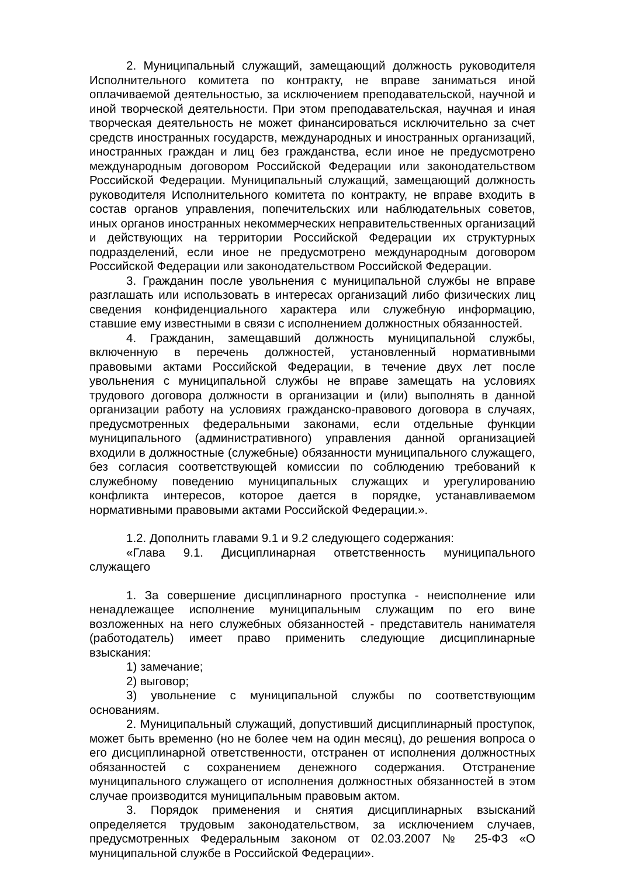2. Муниципальный служащий, замещающий должность руководителя Исполнительного комитета по контракту, не вправе заниматься иной оплачиваемой деятельностью, за исключением преподавательской, научной и иной творческой деятельности. При этом преподавательская, научная и иная творческая деятельность не может финансироваться исключительно за счет средств иностранных государств, международных и иностранных организаций, иностранных граждан и лиц без гражданства, если иное не предусмотрено международным договором Российской Федерации или законодательством Российской Федерации. Муниципальный служащий, замещающий должность руководителя Исполнительного комитета по контракту, не вправе входить в состав органов управления, попечительских или наблюдательных советов, иных органов иностранных некоммерческих неправительственных организаций и действующих на территории Российской Федерации их структурных подразделений, если иное не предусмотрено международным договором Российской Федерации или законодательством Российской Федерации.
3. Гражданин после увольнения с муниципальной службы не вправе разглашать или использовать в интересах организаций либо физических лиц сведения конфиденциального характера или служебную информацию, ставшие ему известными в связи с исполнением должностных обязанностей.
4. Гражданин, замещавший должность муниципальной службы, включенную в перечень должностей, установленный нормативными правовыми актами Российской Федерации, в течение двух лет после увольнения с муниципальной службы не вправе замещать на условиях трудового договора должности в организации и (или) выполнять в данной организации работу на условиях гражданско-правового договора в случаях, предусмотренных федеральными законами, если отдельные функции муниципального (административного) управления данной организацией входили в должностные (служебные) обязанности муниципального служащего, без согласия соответствующей комиссии по соблюдению требований к служебному поведению муниципальных служащих и урегулированию конфликта интересов, которое дается в порядке, устанавливаемом нормативными правовыми актами Российской Федерации.».
1.2. Дополнить главами 9.1 и 9.2 следующего содержания:
«Глава 9.1. Дисциплинарная ответственность муниципального служащего
1. За совершение дисциплинарного проступка - неисполнение или ненадлежащее исполнение муниципальным служащим по его вине возложенных на него служебных обязанностей - представитель нанимателя (работодатель) имеет право применить следующие дисциплинарные взыскания:
1) замечание;
2) выговор;
3) увольнение с муниципальной службы по соответствующим основаниям.
2. Муниципальный служащий, допустивший дисциплинарный проступок, может быть временно (но не более чем на один месяц), до решения вопроса о его дисциплинарной ответственности, отстранен от исполнения должностных обязанностей с сохранением денежного содержания. Отстранение муниципального служащего от исполнения должностных обязанностей в этом случае производится муниципальным правовым актом.
3. Порядок применения и снятия дисциплинарных взысканий определяется трудовым законодательством, за исключением случаев, предусмотренных Федеральным законом от 02.03.2007 № 25-ФЗ «О муниципальной службе в Российской Федерации».